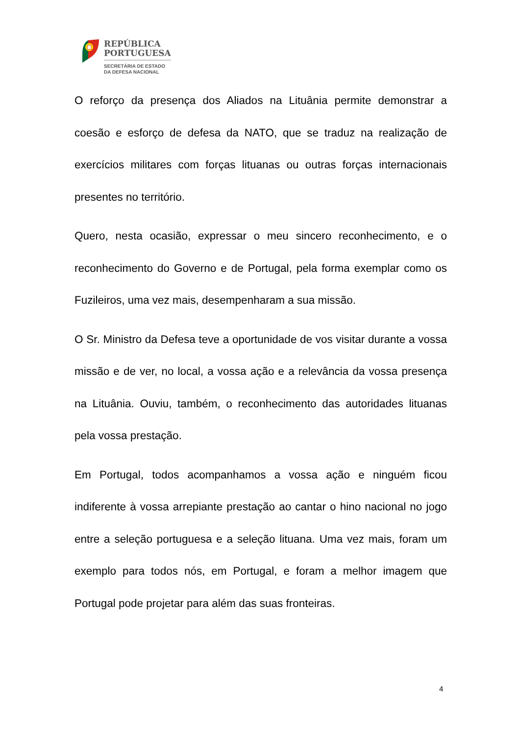REPÚBLICA
PORTUGUESA
SECRETÁRIA DE ESTADO
DA DEFESA NACIONAL
O reforço da presença dos Aliados na Lituânia permite demonstrar a coesão e esforço de defesa da NATO, que se traduz na realização de exercícios militares com forças lituanas ou outras forças internacionais presentes no território.
Quero, nesta ocasião, expressar o meu sincero reconhecimento, e o reconhecimento do Governo e de Portugal, pela forma exemplar como os Fuzileiros, uma vez mais, desempenharam a sua missão.
O Sr. Ministro da Defesa teve a oportunidade de vos visitar durante a vossa missão e de ver, no local, a vossa ação e a relevância da vossa presença na Lituânia. Ouviu, também, o reconhecimento das autoridades lituanas pela vossa prestação.
Em Portugal, todos acompanhamos a vossa ação e ninguém ficou indiferente à vossa arrepiante prestação ao cantar o hino nacional no jogo entre a seleção portuguesa e a seleção lituana. Uma vez mais, foram um exemplo para todos nós, em Portugal, e foram a melhor imagem que Portugal pode projetar para além das suas fronteiras.
4